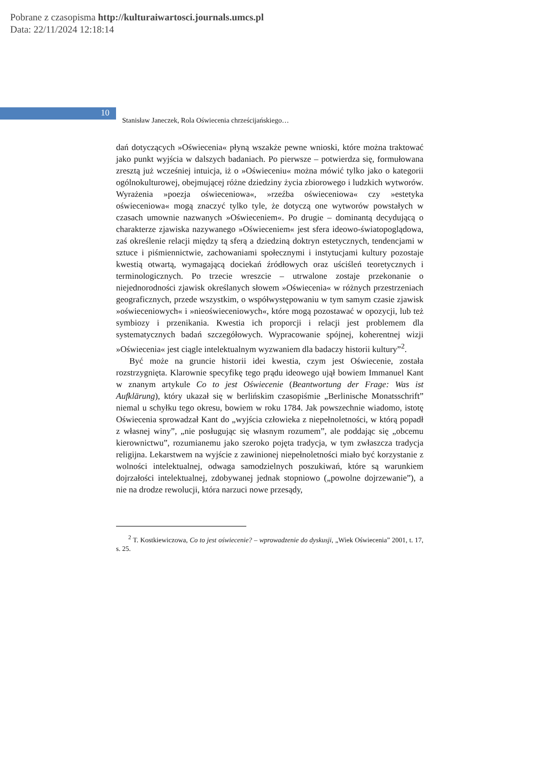Pobrane z czasopisma http://kulturaiwartosci.journals.umcs.pl
Data: 22/11/2024 12:18:14
10 Stanisław Janeczek, Rola Oświecenia chrześcijańskiego…
dań dotyczących »Oświecenia« płyną wszakże pewne wnioski, które można traktować jako punkt wyjścia w dalszych badaniach. Po pierwsze – potwierdza się, formułowana zresztą już wcześniej intuicja, iż o »Oświeceniu« można mówić tylko jako o kategorii ogólnokulturowej, obejmującej różne dziedziny życia zbiorowego i ludzkich wytworów. Wyrażenia »poezja oświeceniowa«, »rzeźba oświeceniowa« czy »estetyka oświeceniowa« mogą znaczyć tylko tyle, że dotyczą one wytworów powstałych w czasach umownie nazwanych »Oświeceniem«. Po drugie – dominantą decydującą o charakterze zjawiska nazywanego »Oświeceniem« jest sfera ideowo-światopoglądowa, zaś określenie relacji między tą sferą a dziedziną doktryn estetycznych, tendencjami w sztuce i piśmiennictwie, zachowaniami społecznymi i instytucjami kultury pozostaje kwestią otwartą, wymagającą dociekań źródłowych oraz uściśleń teoretycznych i terminologicznych. Po trzecie wreszcie – utrwalone zostaje przekonanie o niejednorodności zjawisk określanych słowem »Oświecenia« w różnych przestrzeniach geograficznych, przede wszystkim, o współwystępowaniu w tym samym czasie zjawisk »oświeceniowych« i »nieoświeceniowych«, które mogą pozostawać w opozycji, lub też symbiozy i przenikania. Kwestia ich proporcji i relacji jest problemem dla systematycznych badań szczegółowych. Wypracowanie spójnej, koherentnej wizji »Oświecenia« jest ciągle intelektualnym wyzwaniem dla badaczy historii kultury”<sup>2</sup>.
Być może na gruncie historii idei kwestia, czym jest Oświecenie, została rozstrzygnięta. Klarownie specyfikę tego prądu ideowego ujął bowiem Immanuel Kant w znanym artykule Co to jest Oświecenie (Beantwortung der Frage: Was ist Aufklärung), który ukazał się w berlińskim czasopiśmie „Berlinische Monatsschrift” niemal u schyłku tego okresu, bowiem w roku 1784. Jak powszechnie wiadomo, istotę Oświecenia sprowadzał Kant do „wyjścia człowieka z niepełnoletności, w którą popadł z własnej winy”, „nie posługując się własnym rozumem”, ale poddając się „obcemu kierownictwu”, rozumianemu jako szeroko pojęta tradycja, w tym zwłaszcza tradycja religijna. Lekarstwem na wyjście z zawinionej niepełnoletności miało być korzystanie z wolności intelektualnej, odwaga samodzielnych poszukiwań, które są warunkiem dojrzałości intelektualnej, zdobywanej jednak stopniowo („powolne dojrzewanie”), a nie na drodze rewolucji, która narzuci nowe przesądy,
<sup>2</sup> T. Kostkiewiczowa, Co to jest oświecenie? – wprowadzenie do dyskusji, „Wiek Oświecenia” 2001, t. 17, s. 25.